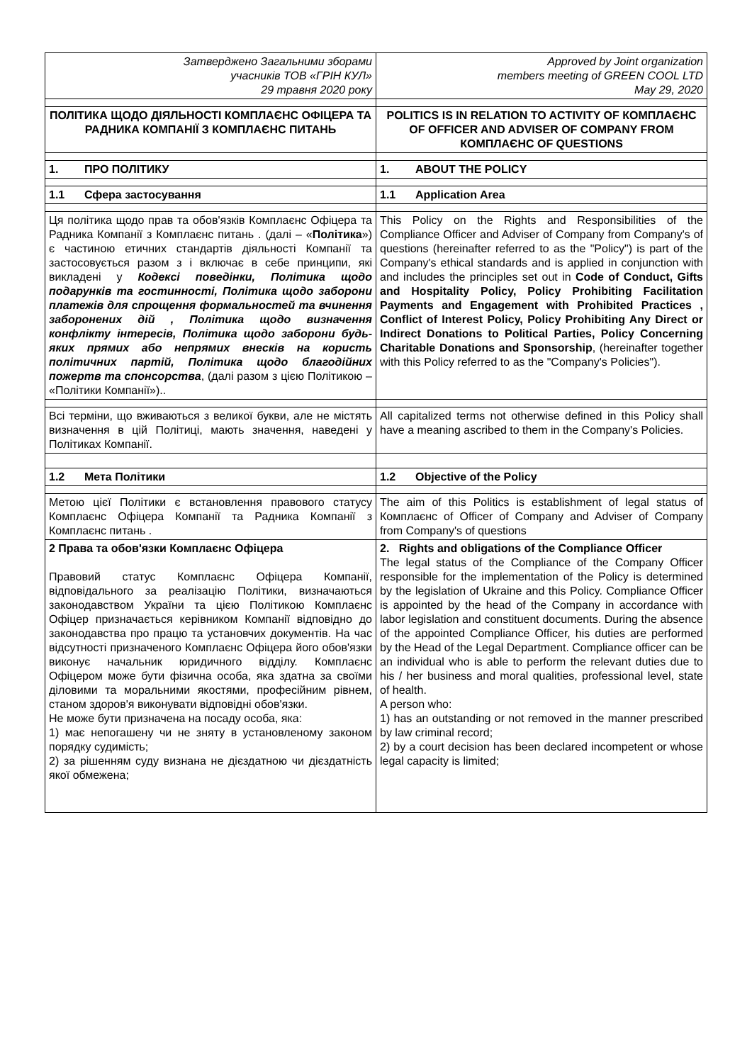| Затверджено Загальними зборами учасників ТОВ «ГРІН КУЛ» 29 травня 2020 року | Approved by Joint organization members meeting of GREEN COOL LTD May 29, 2020 |
| ПОЛІТИКА ЩОДО ДІЯЛЬНОСТІ КОМПЛАЄНС ОФІЦЕРА ТА РАДНИКА КОМПАНІЇ З КОМПЛАЄНС ПИТАНЬ | POLITICS IS IN RELATION TO ACTIVITY OF КОМПЛАЄНС OF OFFICER AND ADVISER OF COMPANY FROM КОМПЛАЄНС OF QUESTIONS |
| 1. ПРО ПОЛІТИКУ | 1. ABOUT THE POLICY |
| 1.1 Сфера застосування | 1.1 Application Area |
| Ця політика щодо прав та обов'язків Комплаєнс Офіцера та Радника Компанії з Комплаєнс питань . (далі – « Політика ») є частиною етичних стандартів діяльності Компанії та застосовується разом з і включає в себе принципи, які викладені у Кодексі поведінки, Політика щодо подарунків та гостинності, Політика щодо заборони платежів для спрощення формальностей та вчинення заборонених дій , Політика щодо визначення конфлікту інтересів, Політика щодо заборони будь-яких прямих або непрямих внесків на користь політичних партій, Політика щодо благодійних пожертв та спонсорства , (далі разом з цією Політикою – «Політики Компанії»).. | This Policy on the Rights and Responsibilities of the Compliance Officer and Adviser of Company from Company's of questions (hereinafter referred to as the "Policy") is part of the Company's ethical standards and is applied in conjunction with and includes the principles set out in Code of Conduct, Gifts and Hospitality Policy, Policy Prohibiting Facilitation Payments and Engagement with Prohibited Practices , Conflict of Interest Policy, Policy Prohibiting Any Direct or Indirect Donations to Political Parties, Policy Concerning Charitable Donations and Sponsorship , (hereinafter together with this Policy referred to as the "Company's Policies"). |
| Всі терміни, що вживаються з великої букви, але не містять визначення в цій Політиці, мають значення, наведені у Політиках Компанії. | All capitalized terms not otherwise defined in this Policy shall have a meaning ascribed to them in the Company's Policies. |
| 1.2 Мета Політики | 1.2 Objective of the Policy |
| Метою цієї Політики є встановлення правового статусу Комплаєнс Офіцера Компанії та Радника Компанії з Комплаєнс питань . | The aim of this Politics is establishment of legal status of Комплаєнс of Officer of Company and Adviser of Company from Company's of questions |
| 2 Права та обов'язки Комплаєнс Офіцера Правовий статус Комплаєнс Офіцера Компанії, відповідального за реалізацію Політики, визначаються законодавством України та цією Політикою Комплаєнс Офіцер призначається керівником Компанії відповідно до законодавства про працю та установчих документів. На час відсутності призначеного Комплаєнс Офіцера його обов'язки виконує начальник юридичного відділу. Комплаєнс Офіцером може бути фізична особа, яка здатна за своїми діловими та моральними якостями, професійним рівнем, станом здоров'я виконувати відповідні обов'язки. Не може бути призначена на посаду особа, яка: 1) має непогашену чи не зняту в установленому законом порядку судимість; 2) за рішенням суду визнана не дієздатною чи дієздатність якої обмежена; | 2. Rights and obligations of the Compliance Officer The legal status of the Compliance of the Company Officer responsible for the implementation of the Policy is determined by the legislation of Ukraine and this Policy. Compliance Officer is appointed by the head of the Company in accordance with labor legislation and constituent documents. During the absence of the appointed Compliance Officer, his duties are performed by the Head of the Legal Department. Compliance officer can be an individual who is able to perform the relevant duties due to his / her business and moral qualities, professional level, state of health. A person who: 1) has an outstanding or not removed in the manner prescribed by law criminal record; 2) by a court decision has been declared incompetent or whose legal capacity is limited; |